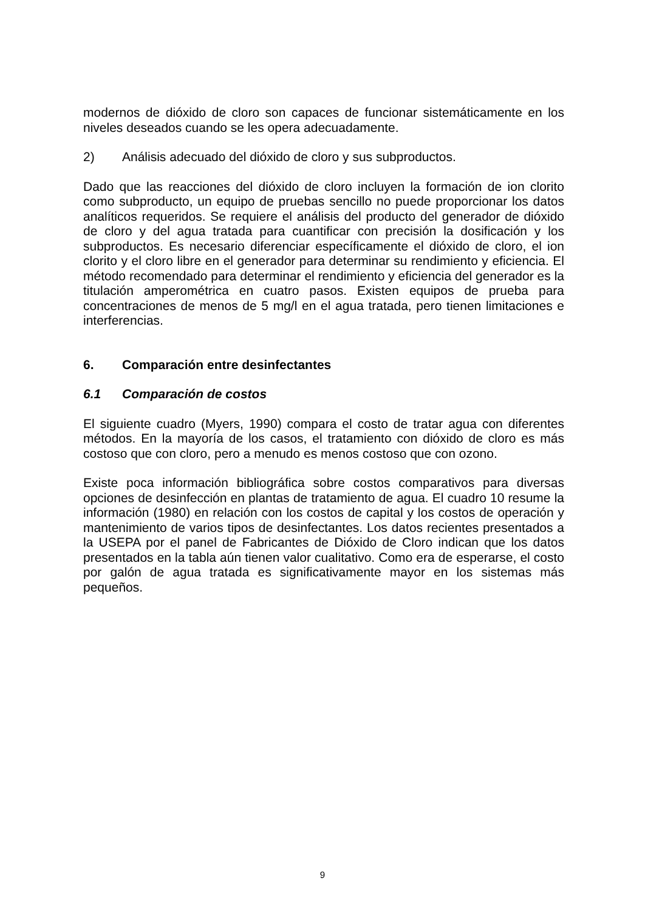modernos de dióxido de cloro son capaces de funcionar sistemáticamente en los niveles deseados cuando se les opera adecuadamente.
2) Análisis adecuado del dióxido de cloro y sus subproductos.
Dado que las reacciones del dióxido de cloro incluyen la formación de ion clorito como subproducto, un equipo de pruebas sencillo no puede proporcionar los datos analíticos requeridos. Se requiere el análisis del producto del generador de dióxido de cloro y del agua tratada para cuantificar con precisión la dosificación y los subproductos. Es necesario diferenciar específicamente el dióxido de cloro, el ion clorito y el cloro libre en el generador para determinar su rendimiento y eficiencia. El método recomendado para determinar el rendimiento y eficiencia del generador es la titulación amperométrica en cuatro pasos. Existen equipos de prueba para concentraciones de menos de 5 mg/l en el agua tratada, pero tienen limitaciones e interferencias.
6. Comparación entre desinfectantes
6.1 Comparación de costos
El siguiente cuadro (Myers, 1990) compara el costo de tratar agua con diferentes métodos. En la mayoría de los casos, el tratamiento con dióxido de cloro es más costoso que con cloro, pero a menudo es menos costoso que con ozono.
Existe poca información bibliográfica sobre costos comparativos para diversas opciones de desinfección en plantas de tratamiento de agua. El cuadro 10 resume la información (1980) en relación con los costos de capital y los costos de operación y mantenimiento de varios tipos de desinfectantes. Los datos recientes presentados a la USEPA por el panel de Fabricantes de Dióxido de Cloro indican que los datos presentados en la tabla aún tienen valor cualitativo. Como era de esperarse, el costo por galón de agua tratada es significativamente mayor en los sistemas más pequeños.
9